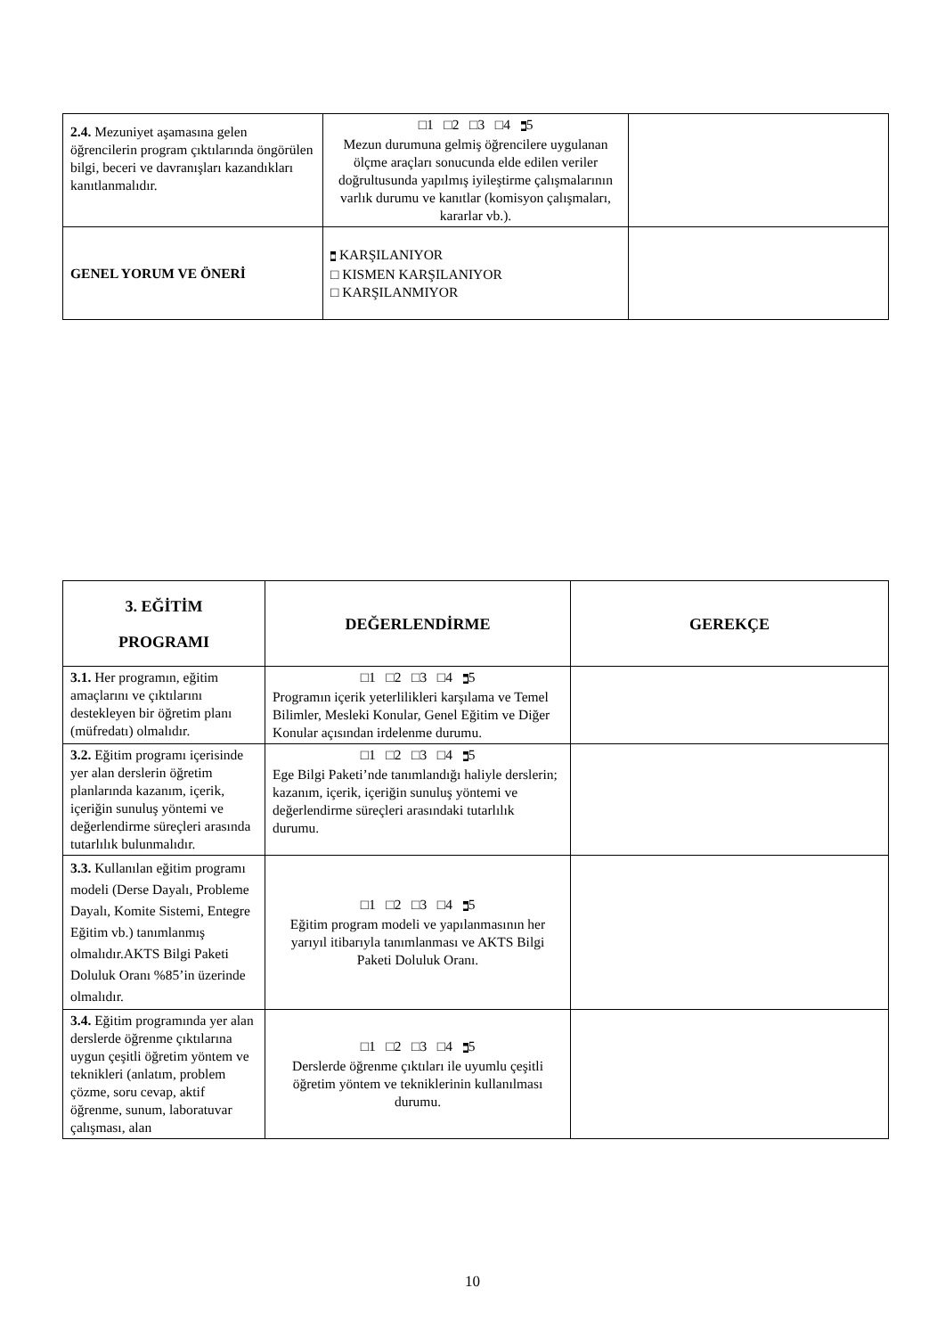| 2.4. Mezuniyet aşamasına gelen öğrencilerin program çıktılarında öngörülen bilgi, beceri ve davranışları kazandıkları kanıtlanmalıdır. | □1 □2 □3 □4 ■ 5 Mezun durumuna gelmiş öğrencilere uygulanan ölçme araçları sonucunda elde edilen veriler doğrultusunda yapılmış iyileştirme çalışmalarının varlık durumu ve kanıtlar (komisyon çalışmaları, kararlar vb.). | |
| GENEL YORUM VE ÖNERİ | ■ KARŞILANIYOR □ KISMEN KARŞILANIYOR □ KARŞILANMIYOR | |
| 3. EĞİTİM PROGRAMI | DEĞERLENDİRME | GEREKÇE |
| --- | --- | --- |
| 3.1. Her programın, eğitim amaçlarını ve çıktılarını destekleyen bir öğretim planı (müfredatı) olmalıdır. | □1 □2 □3 □4 ■ 5 Programın içerik yeterlilikleri karşılama ve Temel Bilimler, Mesleki Konular, Genel Eğitim ve Diğer Konular açısından irdelenme durumu. | |
| 3.2. Eğitim programı içerisinde yer alan derslerin öğretim planlarında kazanım, içerik, içeriğin sunuluş yöntemi ve değerlendirme süreçleri arasında tutarlılık bulunmalıdır. | □1 □2 □3 □4 ■ 5 Ege Bilgi Paketi’nde tanımlandığı haliyle derslerin; kazanım, içerik, içeriğin sunuluş yöntemi ve değerlendirme süreçleri arasındaki tutarlılık durumu. | |
| 3.3. Kullanılan eğitim programı modeli (Derse Dayalı, Probleme Dayalı, Komite Sistemi, Entegre Eğitim vb.) tanımlanmış olmalıdır.AKTS Bilgi Paketi Doluluk Oranı %85’in üzerinde olmalıdır. | □1 □2 □3 □4 ■ 5 Eğitim program modeli ve yapılanmasının her yarıyıl itibarıyla tanımlanması ve AKTS Bilgi Paketi Doluluk Oranı. | |
| 3.4. Eğitim programında yer alan derslerde öğrenme çıktılarına uygun çeşitli öğretim yöntem ve teknikleri (anlatım, problem çözme, soru cevap, aktif öğrenme, sunum, laboratuvar çalışması, alan | □1 □2 □3 □4 ■ 5 Derslerde öğrenme çıktıları ile uyumlu çeşitli öğretim yöntem ve tekniklerinin kullanılması durumu. | |
10